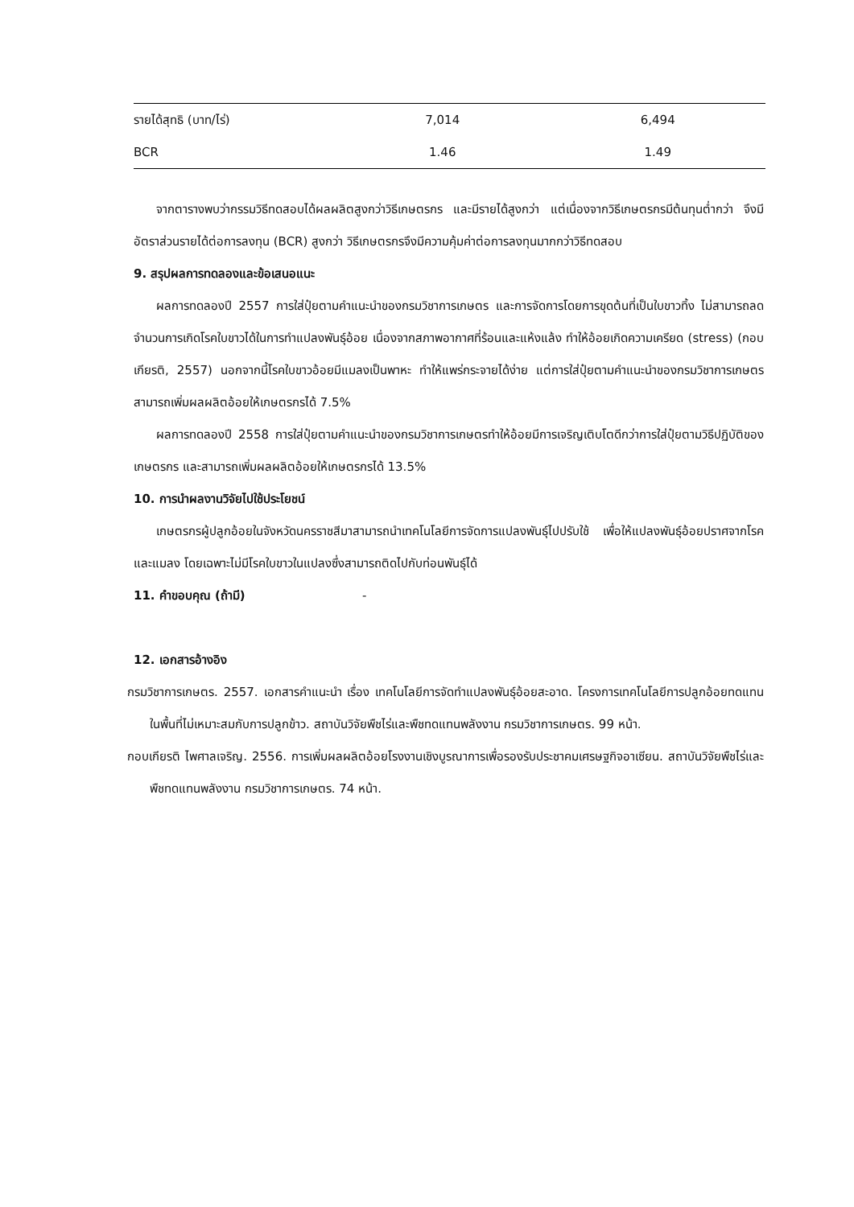| รายได้สุทธิ (บาท/ไร่) | 7,014 | 6,494 |
| BCR | 1.46 | 1.49 |
จากตารางพบว่ากรรมวิธีทดสอบได้ผลผลิตสูงกว่าวิธีเกษตรกร และมีรายได้สูงกว่า แต่เนื่องจากวิธีเกษตรกรมีต้นทุนต่ำกว่า จึงมีอัตราส่วนรายได้ต่อการลงทุน (BCR) สูงกว่า วิธีเกษตรกรจึงมีความคุ้มค่าต่อการลงทุนมากกว่าวิธีทดสอบ
9. สรุปผลการทดลองและข้อเสนอแนะ
ผลการทดลองปี 2557 การใส่ปุ๋ยตามคำแนะนำของกรมวิชาการเกษตร และการจัดการโดยการขุดต้นที่เป็นใบขาวทิ้ง ไม่สามารถลดจำนวนการเกิดโรคใบขาวได้ในการทำแปลงพันธุ์อ้อย เนื่องจากสภาพอากาศที่ร้อนและแห้งแล้ง ทำให้อ้อยเกิดความเครียด (stress) (กอบเกียรติ, 2557) นอกจากนี้โรคใบขาวอ้อยมีแมลงเป็นพาหะ ทำให้แพร่กระจายได้ง่าย แต่การใส่ปุ๋ยตามคำแนะนำของกรมวิชาการเกษตรสามารถเพิ่มผลผลิตอ้อยให้เกษตรกรได้ 7.5%
ผลการทดลองปี 2558 การใส่ปุ๋ยตามคำแนะนำของกรมวิชาการเกษตรทำให้อ้อยมีการเจริญเติบโตดีกว่าการใส่ปุ๋ยตามวิธีปฏิบัติของเกษตรกร และสามารถเพิ่มผลผลิตอ้อยให้เกษตรกรได้ 13.5%
10. การนำผลงานวิจัยไปใช้ประโยชน์
เกษตรกรผู้ปลูกอ้อยในจังหวัดนครราชสีมาสามารถนำเทคโนโลยีการจัดการแปลงพันธุ์ไปปรับใช้ เพื่อให้แปลงพันธุ์อ้อยปราศจากโรคและแมลง โดยเฉพาะไม่มีโรคใบขาวในแปลงซึ่งสามารถติดไปกับท่อนพันธุ์ได้
11. คำขอบคุณ (ถ้ามี) -
12. เอกสารอ้างอิง
กรมวิชาการเกษตร. 2557. เอกสารคำแนะนำ เรื่อง เทคโนโลยีการจัดทำแปลงพันธุ์อ้อยสะอาด. โครงการเทคโนโลยีการปลูกอ้อยทดแทนในพื้นที่ไม่เหมาะสมกับการปลูกข้าว. สถาบันวิจัยพืชไร่และพืชทดแทนพลังงาน กรมวิชาการเกษตร. 99 หน้า.
กอบเกียรติ ไพศาลเจริญ. 2556. การเพิ่มผลผลิตอ้อยโรงงานเชิงบูรณาการเพื่อรองรับประชาคมเศรษฐกิจอาเซียน. สถาบันวิจัยพืชไร่และพืชทดแทนพลังงาน กรมวิชาการเกษตร. 74 หน้า.